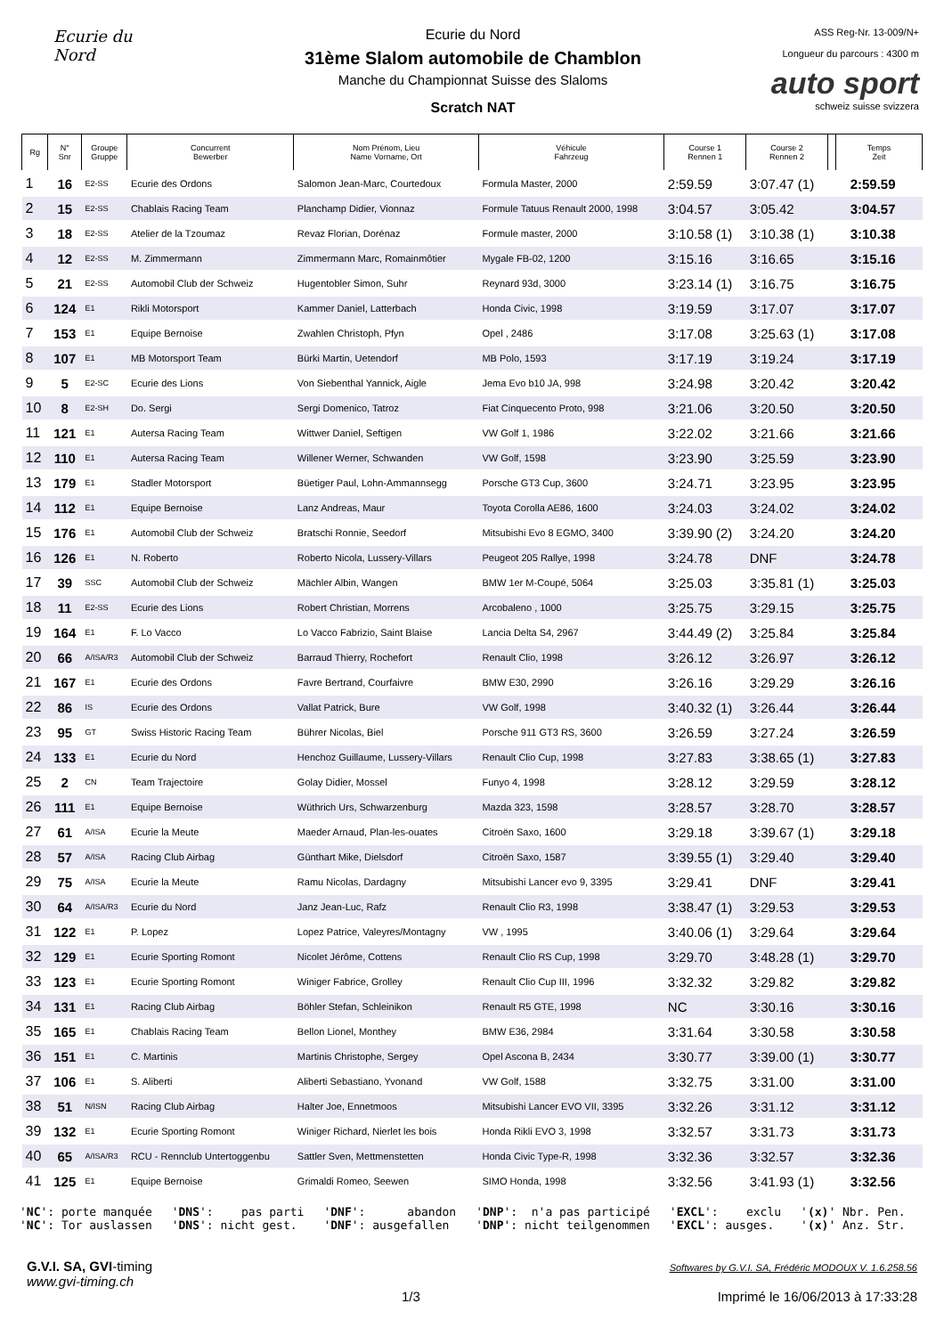Ecurie du Nord
Ecurie du Nord
31ème Slalom automobile de Chamblon
Manche du Championnat Suisse des Slaloms
Scratch NAT
ASS Reg-Nr. 13-009/N+
Longueur du parcours : 4300 m
auto sport
schweiz suisse svizzera
| Rg | N° Snr | Groupe Gruppe | Concurrent Bewerber | Nom Prénom, Lieu Name Vorname, Ort | Véhicule Fahrzeug | Course 1 Rennen 1 | Course 2 Rennen 2 | | Temps Zeit |
| --- | --- | --- | --- | --- | --- | --- | --- | --- | --- |
| 1 | 16 | E2-SS | Ecurie des Ordons | Salomon Jean-Marc, Courtedoux | Formula Master, 2000 | 2:59.59 | 3:07.47 (1) | | 2:59.59 |
| 2 | 15 | E2-SS | Chablais Racing Team | Planchamp Didier, Vionnaz | Formule Tatuus Renault 2000, 1998 | 3:04.57 | 3:05.42 | | 3:04.57 |
| 3 | 18 | E2-SS | Atelier de la Tzoumaz | Revaz Florian, Dorénaz | Formule master, 2000 | 3:10.58 (1) | 3:10.38 (1) | | 3:10.38 |
| 4 | 12 | E2-SS | M. Zimmermann | Zimmermann Marc, Romainmôtier | Mygale FB-02, 1200 | 3:15.16 | 3:16.65 | | 3:15.16 |
| 5 | 21 | E2-SS | Automobil Club der Schweiz | Hugentobler Simon, Suhr | Reynard 93d, 3000 | 3:23.14 (1) | 3:16.75 | | 3:16.75 |
| 6 | 124 | E1 | Rikli Motorsport | Kammer Daniel, Latterbach | Honda Civic, 1998 | 3:19.59 | 3:17.07 | | 3:17.07 |
| 7 | 153 | E1 | Equipe Bernoise | Zwahlen Christoph, Pfyn | Opel , 2486 | 3:17.08 | 3:25.63 (1) | | 3:17.08 |
| 8 | 107 | E1 | MB Motorsport Team | Bürki Martin, Uetendorf | MB Polo, 1593 | 3:17.19 | 3:19.24 | | 3:17.19 |
| 9 | 5 | E2-SC | Ecurie des Lions | Von Siebenthal Yannick, Aigle | Jema Evo b10 JA, 998 | 3:24.98 | 3:20.42 | | 3:20.42 |
| 10 | 8 | E2-SH | Do. Sergi | Sergi Domenico, Tatroz | Fiat Cinquecento Proto, 998 | 3:21.06 | 3:20.50 | | 3:20.50 |
| 11 | 121 | E1 | Autersa Racing Team | Wittwer Daniel, Seftigen | VW Golf 1, 1986 | 3:22.02 | 3:21.66 | | 3:21.66 |
| 12 | 110 | E1 | Autersa Racing Team | Willener Werner, Schwanden | VW Golf, 1598 | 3:23.90 | 3:25.59 | | 3:23.90 |
| 13 | 179 | E1 | Stadler Motorsport | Büetiger Paul, Lohn-Ammannsegg | Porsche GT3 Cup, 3600 | 3:24.71 | 3:23.95 | | 3:23.95 |
| 14 | 112 | E1 | Equipe Bernoise | Lanz Andreas, Maur | Toyota Corolla AE86, 1600 | 3:24.03 | 3:24.02 | | 3:24.02 |
| 15 | 176 | E1 | Automobil Club der Schweiz | Bratschi Ronnie, Seedorf | Mitsubishi Evo 8 EGMO, 3400 | 3:39.90 (2) | 3:24.20 | | 3:24.20 |
| 16 | 126 | E1 | N. Roberto | Roberto Nicola, Lussery-Villars | Peugeot 205 Rallye, 1998 | 3:24.78 | DNF | | 3:24.78 |
| 17 | 39 | SSC | Automobil Club der Schweiz | Mächler Albin, Wangen | BMW 1er M-Coupé, 5064 | 3:25.03 | 3:35.81 (1) | | 3:25.03 |
| 18 | 11 | E2-SS | Ecurie des Lions | Robert Christian, Morrens | Arcobaleno , 1000 | 3:25.75 | 3:29.15 | | 3:25.75 |
| 19 | 164 | E1 | F. Lo Vacco | Lo Vacco Fabrizio, Saint Blaise | Lancia Delta S4, 2967 | 3:44.49 (2) | 3:25.84 | | 3:25.84 |
| 20 | 66 | A/ISA/R3 | Automobil Club der Schweiz | Barraud Thierry, Rochefort | Renault Clio, 1998 | 3:26.12 | 3:26.97 | | 3:26.12 |
| 21 | 167 | E1 | Ecurie des Ordons | Favre Bertrand, Courfaivre | BMW E30, 2990 | 3:26.16 | 3:29.29 | | 3:26.16 |
| 22 | 86 | IS | Ecurie des Ordons | Vallat Patrick, Bure | VW Golf, 1998 | 3:40.32 (1) | 3:26.44 | | 3:26.44 |
| 23 | 95 | GT | Swiss Historic Racing Team | Bührer Nicolas, Biel | Porsche 911 GT3 RS, 3600 | 3:26.59 | 3:27.24 | | 3:26.59 |
| 24 | 133 | E1 | Ecurie du Nord | Henchoz Guillaume, Lussery-Villars | Renault Clio Cup, 1998 | 3:27.83 | 3:38.65 (1) | | 3:27.83 |
| 25 | 2 | CN | Team Trajectoire | Golay Didier, Mossel | Funyo 4, 1998 | 3:28.12 | 3:29.59 | | 3:28.12 |
| 26 | 111 | E1 | Equipe Bernoise | Wüthrich Urs, Schwarzenburg | Mazda 323, 1598 | 3:28.57 | 3:28.70 | | 3:28.57 |
| 27 | 61 | A/ISA | Ecurie la Meute | Maeder Arnaud, Plan-les-ouates | Citroën Saxo, 1600 | 3:29.18 | 3:39.67 (1) | | 3:29.18 |
| 28 | 57 | A/ISA | Racing Club Airbag | Günthart Mike, Dielsdorf | Citroën Saxo, 1587 | 3:39.55 (1) | 3:29.40 | | 3:29.40 |
| 29 | 75 | A/ISA | Ecurie la Meute | Ramu Nicolas, Dardagny | Mitsubishi Lancer evo 9, 3395 | 3:29.41 | DNF | | 3:29.41 |
| 30 | 64 | A/ISA/R3 | Ecurie du Nord | Janz Jean-Luc, Rafz | Renault Clio R3, 1998 | 3:38.47 (1) | 3:29.53 | | 3:29.53 |
| 31 | 122 | E1 | P. Lopez | Lopez Patrice, Valeyres/Montagny | VW , 1995 | 3:40.06 (1) | 3:29.64 | | 3:29.64 |
| 32 | 129 | E1 | Ecurie Sporting Romont | Nicolet Jérôme, Cottens | Renault Clio RS Cup, 1998 | 3:29.70 | 3:48.28 (1) | | 3:29.70 |
| 33 | 123 | E1 | Ecurie Sporting Romont | Winiger Fabrice, Grolley | Renault Clio Cup III, 1996 | 3:32.32 | 3:29.82 | | 3:29.82 |
| 34 | 131 | E1 | Racing Club Airbag | Böhler Stefan, Schleinikon | Renault R5 GTE, 1998 | NC | 3:30.16 | | 3:30.16 |
| 35 | 165 | E1 | Chablais Racing Team | Bellon Lionel, Monthey | BMW E36, 2984 | 3:31.64 | 3:30.58 | | 3:30.58 |
| 36 | 151 | E1 | C. Martinis | Martinis Christophe, Sergey | Opel Ascona B, 2434 | 3:30.77 | 3:39.00 (1) | | 3:30.77 |
| 37 | 106 | E1 | S. Aliberti | Aliberti Sebastiano, Yvonand | VW Golf, 1588 | 3:32.75 | 3:31.00 | | 3:31.00 |
| 38 | 51 | N/ISN | Racing Club Airbag | Halter Joe, Ennetmoos | Mitsubishi Lancer EVO VII, 3395 | 3:32.26 | 3:31.12 | | 3:31.12 |
| 39 | 132 | E1 | Ecurie Sporting Romont | Winiger Richard, Nierlet les bois | Honda Rikli EVO 3, 1998 | 3:32.57 | 3:31.73 | | 3:31.73 |
| 40 | 65 | A/ISA/R3 | RCU - Rennclub Untertoggenbu | Sattler Sven, Mettmenstetten | Honda Civic Type-R, 1998 | 3:32.36 | 3:32.57 | | 3:32.36 |
| 41 | 125 | E1 | Equipe Bernoise | Grimaldi Romeo, Seewen | SIMO Honda, 1998 | 3:32.56 | 3:41.93 (1) | | 3:32.56 |
'NC': porte manquée 'NC': Tor auslassen
'DNS': pas parti 'DNS': nicht gest.
'DNF': abandon 'DNF': ausgefallen
'DNP': n'a pas participé 'DNP': nicht teilgenommen
'EXCL': exclu 'EXCL': ausges.
'(x)' Nbr. Pen. '(x)' Anz. Str.
G.V.I. SA, GVI-timing
www.gvi-timing.ch
1/3
Softwares by G.V.I. SA, Frédéric MODOUX V. 1.6.258.56
Imprimé le 16/06/2013 à 17:33:28